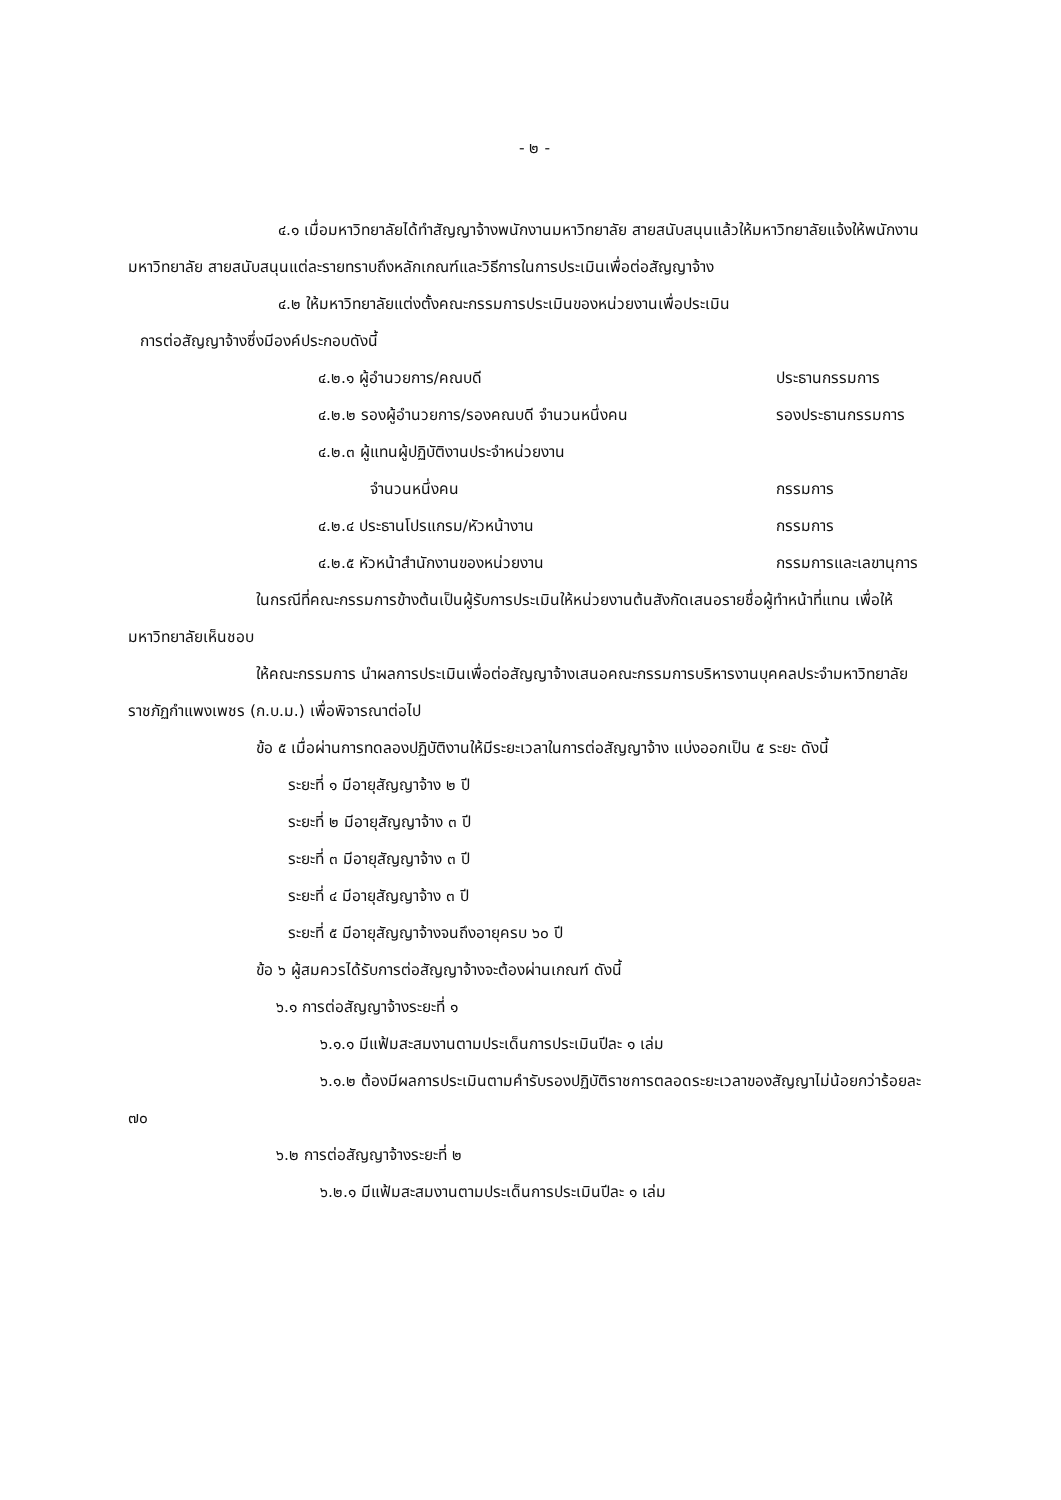- ๒ -
๔.๑ เมื่อมหาวิทยาลัยได้ทำสัญญาจ้างพนักงานมหาวิทยาลัย สายสนับสนุนแล้วให้มหาวิทยาลัยแจ้งให้พนักงานมหาวิทยาลัย สายสนับสนุนแต่ละรายทราบถึงหลักเกณฑ์และวิธีการในการประเมินเพื่อต่อสัญญาจ้าง
๔.๒ ให้มหาวิทยาลัยแต่งตั้งคณะกรรมการประเมินของหน่วยงานเพื่อประเมิน
การต่อสัญญาจ้างซึ่งมีองค์ประกอบดังนี้
๔.๒.๑ ผู้อำนวยการ/คณบดี ประธานกรรมการ
๔.๒.๒ รองผู้อำนวยการ/รองคณบดี จำนวนหนึ่งคน รองประธานกรรมการ
๔.๒.๓ ผู้แทนผู้ปฏิบัติงานประจำหน่วยงาน
จำนวนหนึ่งคน กรรมการ
๔.๒.๔ ประธานโปรแกรม/หัวหน้างาน กรรมการ
๔.๒.๕ หัวหน้าสำนักงานของหน่วยงาน กรรมการและเลขานุการ
ในกรณีที่คณะกรรมการข้างต้นเป็นผู้รับการประเมินให้หน่วยงานต้นสังกัดเสนอรายชื่อผู้ทำหน้าที่แทน เพื่อให้มหาวิทยาลัยเห็นชอบ
ให้คณะกรรมการ นำผลการประเมินเพื่อต่อสัญญาจ้างเสนอคณะกรรมการบริหารงานบุคคลประจำมหาวิทยาลัยราชภัฏกำแพงเพชร (ก.บ.ม.) เพื่อพิจารณาต่อไป
ข้อ ๕ เมื่อผ่านการทดลองปฏิบัติงานให้มีระยะเวลาในการต่อสัญญาจ้าง แบ่งออกเป็น ๕ ระยะ ดังนี้
ระยะที่ ๑ มีอายุสัญญาจ้าง ๒ ปี
ระยะที่ ๒ มีอายุสัญญาจ้าง ๓ ปี
ระยะที่ ๓ มีอายุสัญญาจ้าง ๓ ปี
ระยะที่ ๔ มีอายุสัญญาจ้าง ๓ ปี
ระยะที่ ๕ มีอายุสัญญาจ้างจนถึงอายุครบ ๖๐ ปี
ข้อ ๖ ผู้สมควรได้รับการต่อสัญญาจ้างจะต้องผ่านเกณฑ์ ดังนี้
๖.๑ การต่อสัญญาจ้างระยะที่ ๑
๖.๑.๑ มีแฟ้มสะสมงานตามประเด็นการประเมินปีละ ๑ เล่ม
๖.๑.๒ ต้องมีผลการประเมินตามคำรับรองปฏิบัติราชการตลอดระยะเวลาของสัญญาไม่น้อยกว่าร้อยละ ๗๐
๖.๒ การต่อสัญญาจ้างระยะที่ ๒
๖.๒.๑ มีแฟ้มสะสมงานตามประเด็นการประเมินปีละ ๑ เล่ม